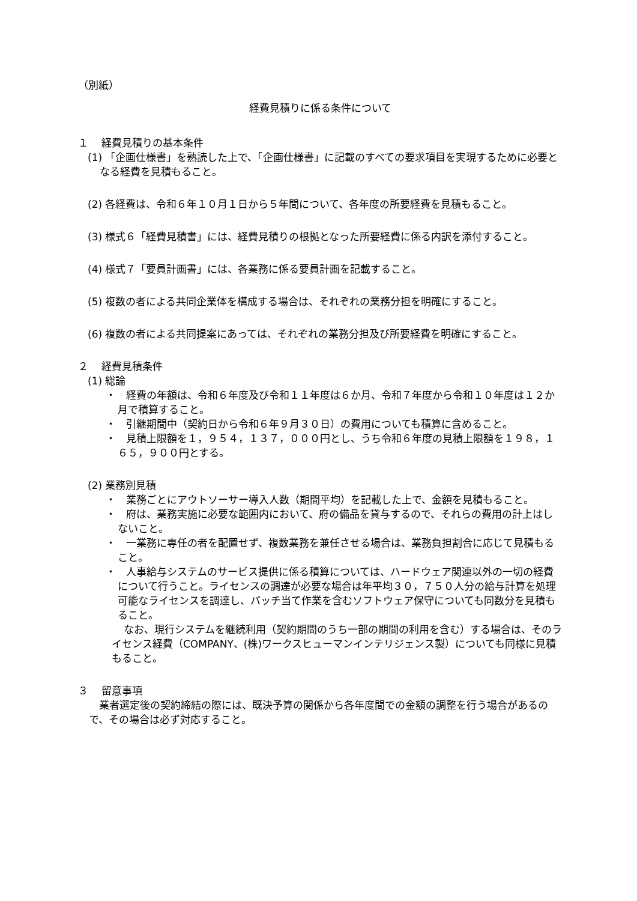（別紙）
経費見積りに係る条件について
１　 経費見積りの基本条件
(1) 「企画仕様書」を熟読した上で、「企画仕様書」に記載のすべての要求項目を実現するために必要となる経費を見積もること。
(2) 各経費は、令和６年１０月１日から５年間について、各年度の所要経費を見積もること。
(3) 様式６「経費見積書」には、経費見積りの根拠となった所要経費に係る内訳を添付すること。
(4) 様式７「要員計画書」には、各業務に係る要員計画を記載すること。
(5) 複数の者による共同企業体を構成する場合は、それぞれの業務分担を明確にすること。
(6) 複数の者による共同提案にあっては、それぞれの業務分担及び所要経費を明確にすること。
２　 経費見積条件
(1) 総論
・　経費の年額は、令和６年度及び令和１１年度は６か月、令和７年度から令和１０年度は１２か月で積算すること。
・　引継期間中（契約日から令和６年９月３０日）の費用についても積算に含めること。
・　見積上限額を１，９５４，１３７，０００円とし、うち令和６年度の見積上限額を１９８，１６５，９００円とする。
(2) 業務別見積
・　業務ごとにアウトソーサー導入人数（期間平均）を記載した上で、金額を見積もること。
・　府は、業務実施に必要な範囲内において、府の備品を貸与するので、それらの費用の計上はしないこと。
・　一業務に専任の者を配置せず、複数業務を兼任させる場合は、業務負担割合に応じて見積もること。
・　人事給与システムのサービス提供に係る積算については、ハードウェア関連以外の一切の経費について行うこと。ライセンスの調達が必要な場合は年平均３０，７５０人分の給与計算を処理可能なライセンスを調達し、パッチ当て作業を含むソフトウェア保守についても同数分を見積もること。
なお、現行システムを継続利用（契約期間のうち一部の期間の利用を含む）する場合は、そのライセンス経費（COMPANY、(株)ワークスヒューマンインテリジェンス製）についても同様に見積もること。
３　 留意事項
　業者選定後の契約締結の際には、既決予算の関係から各年度間での金額の調整を行う場合があるので、その場合は必ず対応すること。